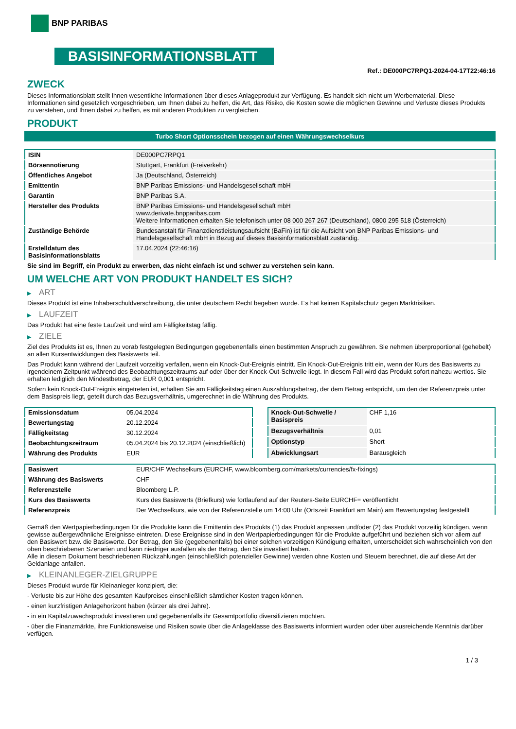BNP PARIBAS
BASISINFORMATIONSBLATT
Ref.: DE000PC7RPQ1-2024-04-17T22:46:16
ZWECK
Dieses Informationsblatt stellt Ihnen wesentliche Informationen über dieses Anlageprodukt zur Verfügung. Es handelt sich nicht um Werbematerial. Diese Informationen sind gesetzlich vorgeschrieben, um Ihnen dabei zu helfen, die Art, das Risiko, die Kosten sowie die möglichen Gewinne und Verluste dieses Produkts zu verstehen, und Ihnen dabei zu helfen, es mit anderen Produkten zu vergleichen.
PRODUKT
Turbo Short Optionsschein bezogen auf einen Währungswechselkurs
| ISIN | DE000PC7RPQ1 |
| Börsennotierung | Stuttgart, Frankfurt (Freiverkehr) |
| Öffentliches Angebot | Ja (Deutschland, Österreich) |
| Emittentin | BNP Paribas Emissions- und Handelsgesellschaft mbH |
| Garantin | BNP Paribas S.A. |
| Hersteller des Produkts | BNP Paribas Emissions- und Handelsgesellschaft mbH www.derivate.bnpparibas.com Weitere Informationen erhalten Sie telefonisch unter 08 000 267 267 (Deutschland), 0800 295 518 (Österreich) |
| Zuständige Behörde | Bundesanstalt für Finanzdienstleistungsaufsicht (BaFin) ist für die Aufsicht von BNP Paribas Emissions- und Handelsgesellschaft mbH in Bezug auf dieses Basisinformationsblatt zuständig. |
| Erstelldatum des Basisinformationsblatts | 17.04.2024 (22:46:16) |
Sie sind im Begriff, ein Produkt zu erwerben, das nicht einfach ist und schwer zu verstehen sein kann.
UM WELCHE ART VON PRODUKT HANDELT ES SICH?
▶ ART
Dieses Produkt ist eine Inhaberschuldverschreibung, die unter deutschem Recht begeben wurde. Es hat keinen Kapitalschutz gegen Marktrisiken.
▶ LAUFZEIT
Das Produkt hat eine feste Laufzeit und wird am Fälligkeitstag fällig.
▶ ZIELE
Ziel des Produkts ist es, Ihnen zu vorab festgelegten Bedingungen gegebenenfalls einen bestimmten Anspruch zu gewähren. Sie nehmen überproportional (gehebelt) an allen Kursentwicklungen des Basiswerts teil.
Das Produkt kann während der Laufzeit vorzeitig verfallen, wenn ein Knock-Out-Ereignis eintritt. Ein Knock-Out-Ereignis tritt ein, wenn der Kurs des Basiswerts zu irgendeinem Zeitpunkt während des Beobachtungszeitraums auf oder über der Knock-Out-Schwelle liegt. In diesem Fall wird das Produkt sofort nahezu wertlos. Sie erhalten lediglich den Mindestbetrag, der EUR 0,001 entspricht.
Sofern kein Knock-Out-Ereignis eingetreten ist, erhalten Sie am Fälligkeitstag einen Auszahlungsbetrag, der dem Betrag entspricht, um den der Referenzpreis unter dem Basispreis liegt, geteilt durch das Bezugsverhältnis, umgerechnet in die Währung des Produkts.
| Emissionsdatum | 05.04.2024 |
| Bewertungstag | 20.12.2024 |
| Fälligkeitstag | 30.12.2024 |
| Beobachtungszeitraum | 05.04.2024 bis 20.12.2024 (einschließlich) |
| Währung des Produkts | EUR |
| Knock-Out-Schwelle / Basispreis | CHF 1,16 |
| Bezugsverhältnis | 0,01 |
| Optionstyp | Short |
| Abwicklungsart | Barausgleich |
| Basiswert | EUR/CHF Wechselkurs (EURCHF, www.bloomberg.com/markets/currencies/fx-fixings) |
| Währung des Basiswerts | CHF |
| Referenzstelle | Bloomberg L.P. |
| Kurs des Basiswerts | Kurs des Basiswerts (Briefkurs) wie fortlaufend auf der Reuters-Seite EURCHF= veröffentlicht |
| Referenzpreis | Der Wechselkurs, wie von der Referenzstelle um 14:00 Uhr (Ortszeit Frankfurt am Main) am Bewertungstag festgestellt |
Gemäß den Wertpapierbedingungen für die Produkte kann die Emittentin des Produkts (1) das Produkt anpassen und/oder (2) das Produkt vorzeitig kündigen, wenn gewisse außergewöhnliche Ereignisse eintreten. Diese Ereignisse sind in den Wertpapierbedingungen für die Produkte aufgeführt und beziehen sich vor allem auf den Basiswert bzw. die Basiswerte. Der Betrag, den Sie (gegebenenfalls) bei einer solchen vorzeitigen Kündigung erhalten, unterscheidet sich wahrscheinlich von den oben beschriebenen Szenarien und kann niedriger ausfallen als der Betrag, den Sie investiert haben.
Alle in diesem Dokument beschriebenen Rückzahlungen (einschließlich potenzieller Gewinne) werden ohne Kosten und Steuern berechnet, die auf diese Art der Geldanlage anfallen.
▶ KLEINANLEGER-ZIELGRUPPE
Dieses Produkt wurde für Kleinanleger konzipiert, die:
- Verluste bis zur Höhe des gesamten Kaufpreises einschließlich sämtlicher Kosten tragen können.
- einen kurzfristigen Anlagehorizont haben (kürzer als drei Jahre).
- in ein Kapitalzuwachsprodukt investieren und gegebenenfalls ihr Gesamtportfolio diversifizieren möchten.
- über die Finanzmärkte, ihre Funktionsweise und Risiken sowie über die Anlageklasse des Basiswerts informiert wurden oder über ausreichende Kenntnis darüber verfügen.
1 / 3